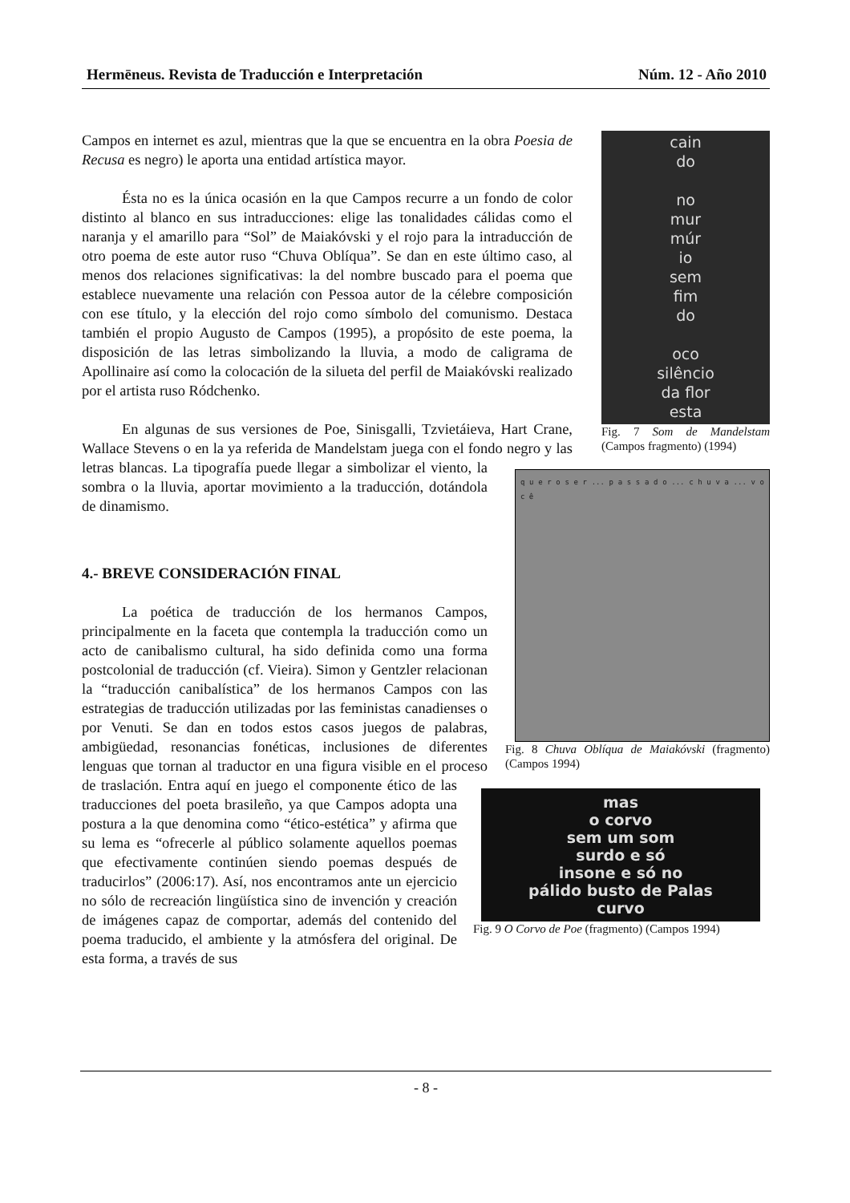Hermēneus. Revista de Traducción e Interpretación Núm. 12 - Año 2010
cain
do
no
mur
múr
io
sem
fim
do
oco
silêncio
da flor
esta
Fig. 7 Som de Mandelstam (Campos fragmento) (1994)
Campos en internet es azul, mientras que la que se encuentra en la obra Poesia de Recusa es negro) le aporta una entidad artística mayor.
Ésta no es la única ocasión en la que Campos recurre a un fondo de color distinto al blanco en sus intraducciones: elige las tonalidades cálidas como el naranja y el amarillo para “Sol” de Maiakóvski y el rojo para la intraducción de otro poema de este autor ruso “Chuva Oblíqua”. Se dan en este último caso, al menos dos relaciones significativas: la del nombre buscado para el poema que establece nuevamente una relación con Pessoa autor de la célebre composición con ese título, y la elección del rojo como símbolo del comunismo. Destaca también el propio Augusto de Campos (1995), a propósito de este poema, la disposición de las letras simbolizando la lluvia, a modo de caligrama de Apollinaire así como la colocación de la silueta del perfil de Maiakóvski realizado por el artista ruso Ródchenko.
q u e r o s e r ... p a s s a d o ... c h u v a ... v o c ê
Fig. 8 Chuva Oblíqua de Maiakóvski (fragmento) (Campos 1994)
En algunas de sus versiones de Poe, Sinisgalli, Tzvietáieva, Hart Crane, Wallace Stevens o en la ya referida de Mandelstam juega con el fondo negro y las letras blancas. La tipografía puede llegar a simbolizar el viento, la sombra o la lluvia, aportar movimiento a la traducción, dotándola de dinamismo.
4.- BREVE CONSIDERACIÓN FINAL
mas
o corvo
sem um som
surdo e só
insone e só no
pálido busto de Palas
curvo
Fig. 9 O Corvo de Poe (fragmento) (Campos 1994)
La poética de traducción de los hermanos Campos, principalmente en la faceta que contempla la traducción como un acto de canibalismo cultural, ha sido definida como una forma postcolonial de traducción (cf. Vieira). Simon y Gentzler relacionan la “traducción canibalística” de los hermanos Campos con las estrategias de traducción utilizadas por las feministas canadienses o por Venuti. Se dan en todos estos casos juegos de palabras, ambigüedad, resonancias fonéticas, inclusiones de diferentes lenguas que tornan al traductor en una figura visible en el proceso de traslación. Entra aquí en juego el componente ético de las traducciones del poeta brasileño, ya que Campos adopta una postura a la que denomina como “ético-estética” y afirma que su lema es “ofrecerle al público solamente aquellos poemas que efectivamente continúen siendo poemas después de traducirlos” (2006:17). Así, nos encontramos ante un ejercicio no sólo de recreación lingüística sino de invención y creación de imágenes capaz de comportar, además del contenido del poema traducido, el ambiente y la atmósfera del original. De esta forma, a través de sus
- 8 -